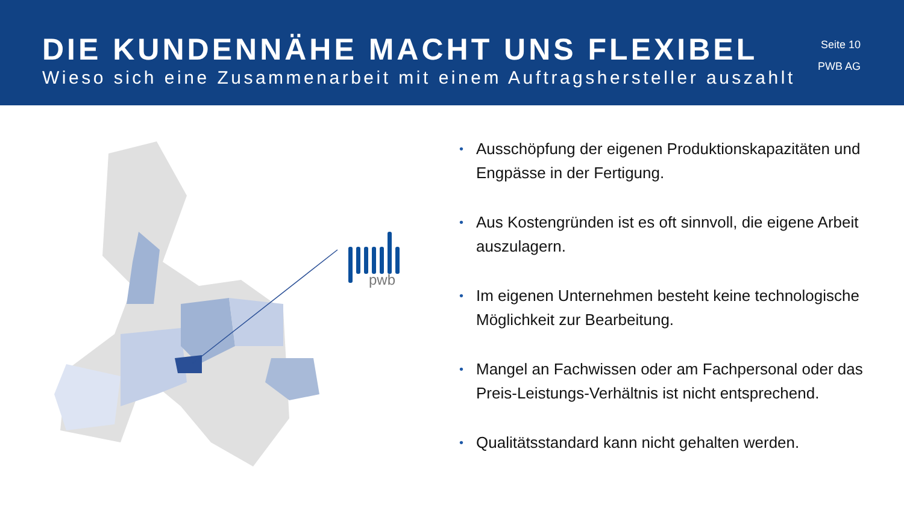DIE KUNDENNÄHE MACHT UNS FLEXIBEL
Wieso sich eine Zusammenarbeit mit einem Auftragshersteller auszahlt
Seite 10
PWB AG
pwb
• Ausschöpfung der eigenen Produktionskapazitäten und Engpässe in der Fertigung.
• Aus Kostengründen ist es oft sinnvoll, die eigene Arbeit auszulagern.
• Im eigenen Unternehmen besteht keine technologische Möglichkeit zur Bearbeitung.
• Mangel an Fachwissen oder am Fachpersonal oder das Preis-Leistungs-Verhältnis ist nicht entsprechend.
• Qualitätsstandard kann nicht gehalten werden.